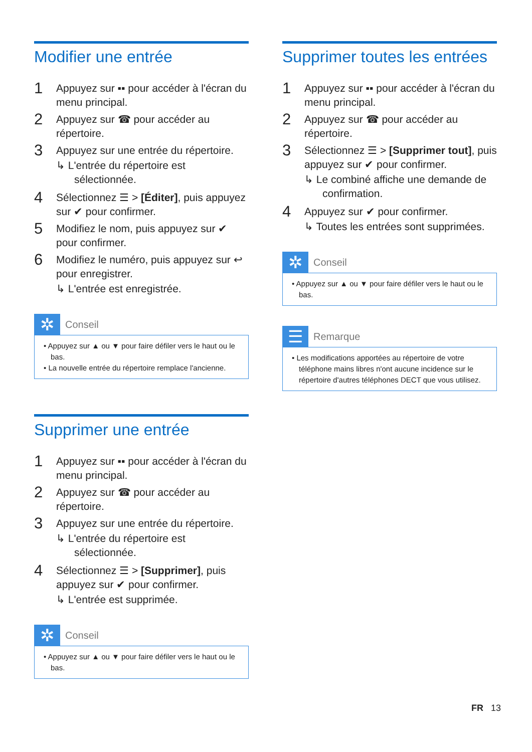Modifier une entrée
1
Appuyez sur ▪▪ pour accéder à l'écran du menu principal.
2
Appuyez sur ☎ pour accéder au répertoire.
3
Appuyez sur une entrée du répertoire.
↳ L'entrée du répertoire est sélectionnée.
4
Sélectionnez ☰ > [Éditer], puis appuyez sur ✔ pour confirmer.
5
Modifiez le nom, puis appuyez sur ✔ pour confirmer.
6
Modifiez le numéro, puis appuyez sur ↩ pour enregistrer.
↳ L'entrée est enregistrée.
✲ Conseil
• Appuyez sur ▲ ou ▼ pour faire défiler vers le haut ou le bas.
• La nouvelle entrée du répertoire remplace l'ancienne.
Supprimer une entrée
1
Appuyez sur ▪▪ pour accéder à l'écran du menu principal.
2
Appuyez sur ☎ pour accéder au répertoire.
3
Appuyez sur une entrée du répertoire.
↳ L'entrée du répertoire est sélectionnée.
4
Sélectionnez ☰ > [Supprimer], puis appuyez sur ✔ pour confirmer.
↳ L'entrée est supprimée.
✲ Conseil
• Appuyez sur ▲ ou ▼ pour faire défiler vers le haut ou le bas.
Supprimer toutes les entrées
1
Appuyez sur ▪▪ pour accéder à l'écran du menu principal.
2
Appuyez sur ☎ pour accéder au répertoire.
3
Sélectionnez ☰ > [Supprimer tout], puis appuyez sur ✔ pour confirmer.
↳ Le combiné affiche une demande de confirmation.
4
Appuyez sur ✔ pour confirmer.
↳ Toutes les entrées sont supprimées.
✲ Conseil
• Appuyez sur ▲ ou ▼ pour faire défiler vers le haut ou le bas.
☰ Remarque
• Les modifications apportées au répertoire de votre téléphone mains libres n'ont aucune incidence sur le répertoire d'autres téléphones DECT que vous utilisez.
FR 13